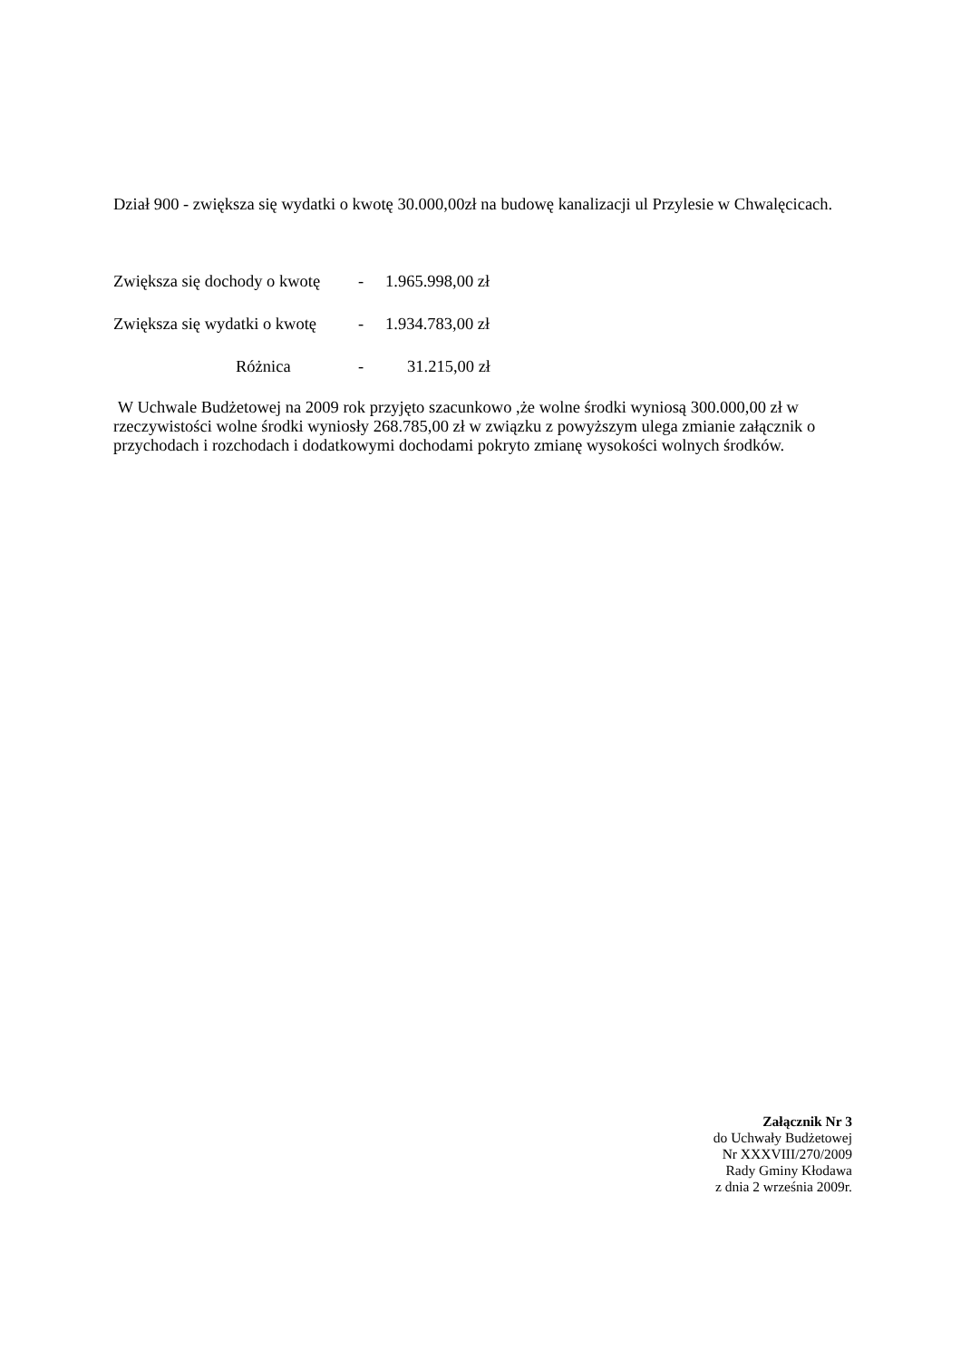Dział 900 - zwiększa się wydatki o kwotę 30.000,00zł na budowę kanalizacji ul Przylesie w Chwalęcicach.
Zwiększa się dochody o kwotę - 1.965.998,00 zł
Zwiększa się wydatki o kwotę - 1.934.783,00 zł
Różnica - 31.215,00 zł
W Uchwale Budżetowej na 2009 rok przyjęto szacunkowo ,że wolne środki wyniosą 300.000,00 zł w rzeczywistości wolne środki wyniosły 268.785,00 zł w związku z powyższym ulega zmianie załącznik o przychodach i rozchodach i dodatkowymi dochodami pokryto zmianę wysokości wolnych środków.
Załącznik Nr 3
do Uchwały Budżetowej
Nr XXXVIII/270/2009
Rady Gminy Kłodawa
z dnia 2 września 2009r.